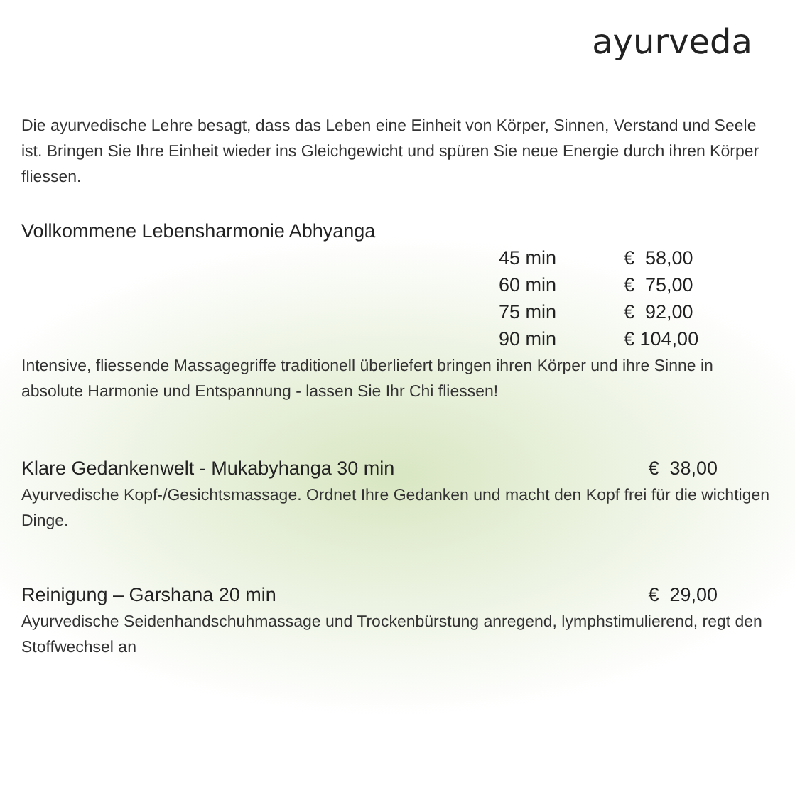ayurveda
Die ayurvedische Lehre besagt, dass das Leben eine Einheit von Körper, Sinnen, Verstand und Seele ist. Bringen Sie Ihre Einheit wieder ins Gleichgewicht und spüren Sie neue Energie durch ihren Körper fliessen.
Vollkommene Lebensharmonie Abhyanga
| 45 min | € 58,00 |
| 60 min | € 75,00 |
| 75 min | € 92,00 |
| 90 min | € 104,00 |
Intensive, fliessende Massagegriffe traditionell überliefert bringen ihren Körper und ihre Sinne in absolute Harmonie und Entspannung - lassen Sie Ihr Chi fliessen!
Klare Gedankenwelt - Mukabyhanga 30 min
€ 38,00
Ayurvedische Kopf-/Gesichtsmassage. Ordnet Ihre Gedanken und macht den Kopf frei für die wichtigen Dinge.
Reinigung – Garshana 20 min € 29,00
Ayurvedische Seidenhandschuhmassage und Trockenbürstung anregend, lymphstimulierend, regt den Stoffwechsel an